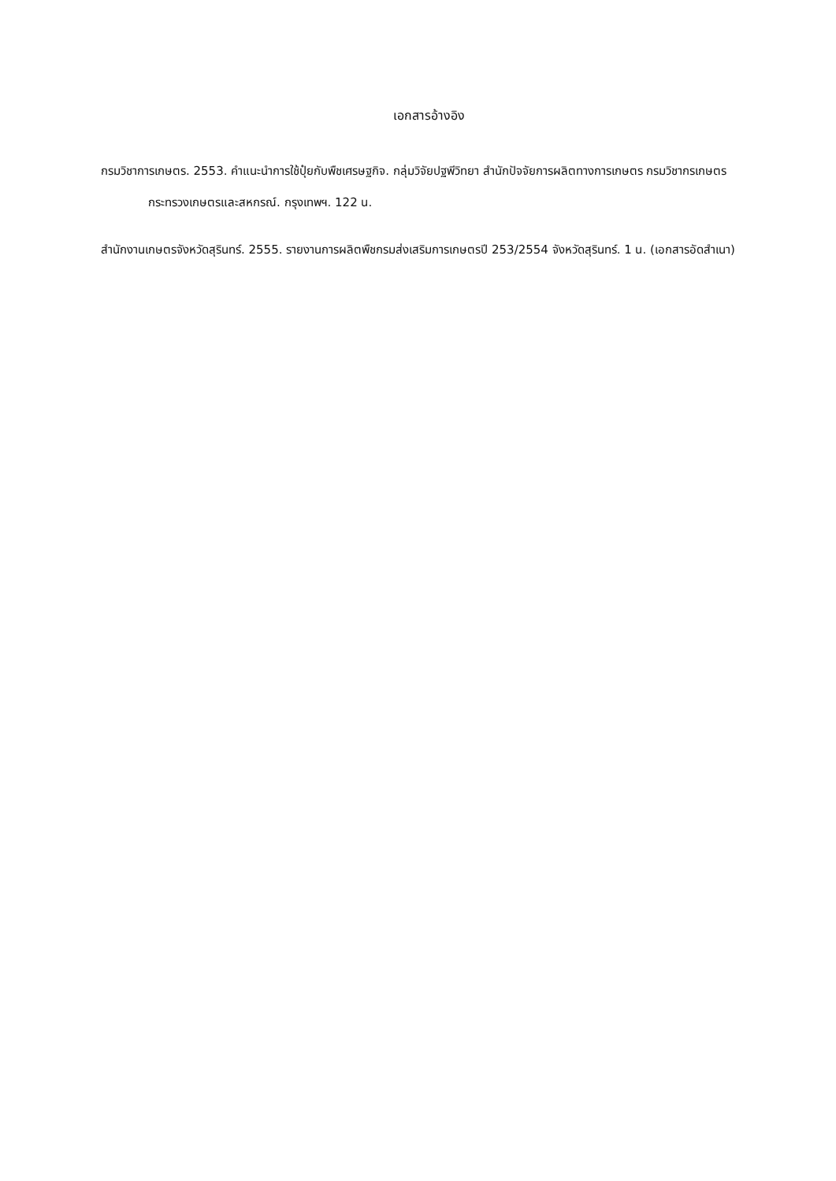เอกสารอ้างอิง
กรมวิชาการเกษตร. 2553. คำแนะนำการใช้ปุ๋ยกับพืชเศรษฐกิจ. กลุ่มวิจัยปฐพีวิทยา สำนักปัจจัยการผลิตทางการเกษตร กรมวิชากรเกษตร กระทรวงเกษตรและสหกรณ์. กรุงเทพฯ. 122 น.
สำนักงานเกษตรจังหวัดสุรินทร์. 2555. รายงานการผลิตพืชกรมส่งเสริมการเกษตรปี 253/2554 จังหวัดสุรินทร์. 1 น. (เอกสารอัดสำเนา)